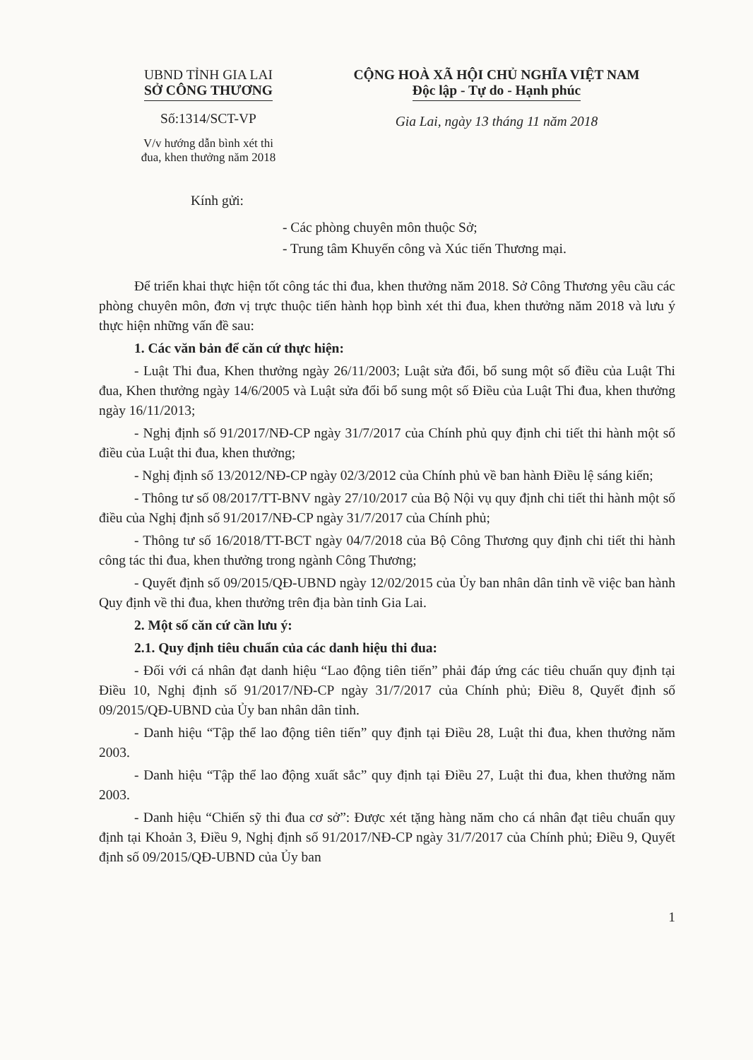UBND TỈNH GIA LAI
SỞ CÔNG THƯƠNG
Số:1314/SCT-VP
V/v hướng dẫn bình xét thi
đua, khen thưởng năm 2018
CỘNG HOÀ XÃ HỘI CHỦ NGHĨA VIỆT NAM
Độc lập - Tự do - Hạnh phúc
Gia Lai, ngày 13 tháng 11 năm 2018
Kính gửi:
- Các phòng chuyên môn thuộc Sở;
- Trung tâm Khuyến công và Xúc tiến Thương mại.
Để triển khai thực hiện tốt công tác thi đua, khen thưởng năm 2018. Sở Công Thương yêu cầu các phòng chuyên môn, đơn vị trực thuộc tiến hành họp bình xét thi đua, khen thưởng năm 2018 và lưu ý thực hiện những vấn đề sau:
1. Các văn bản để căn cứ thực hiện:
- Luật Thi đua, Khen thưởng ngày 26/11/2003; Luật sửa đổi, bổ sung một số điều của Luật Thi đua, Khen thưởng ngày 14/6/2005 và Luật sửa đổi bổ sung một số Điều của Luật Thi đua, khen thưởng ngày 16/11/2013;
- Nghị định số 91/2017/NĐ-CP ngày 31/7/2017 của Chính phủ quy định chi tiết thi hành một số điều của Luật thi đua, khen thưởng;
- Nghị định số 13/2012/NĐ-CP ngày 02/3/2012 của Chính phủ về ban hành Điều lệ sáng kiến;
- Thông tư số 08/2017/TT-BNV ngày 27/10/2017 của Bộ Nội vụ quy định chi tiết thi hành một số điều của Nghị định số 91/2017/NĐ-CP ngày 31/7/2017 của Chính phủ;
- Thông tư số 16/2018/TT-BCT ngày 04/7/2018 của Bộ Công Thương quy định chi tiết thi hành công tác thi đua, khen thưởng trong ngành Công Thương;
- Quyết định số 09/2015/QĐ-UBND ngày 12/02/2015 của Ủy ban nhân dân tỉnh về việc ban hành Quy định về thi đua, khen thưởng trên địa bàn tỉnh Gia Lai.
2. Một số căn cứ cần lưu ý:
2.1. Quy định tiêu chuẩn của các danh hiệu thi đua:
- Đối với cá nhân đạt danh hiệu “Lao động tiên tiến” phải đáp ứng các tiêu chuẩn quy định tại Điều 10, Nghị định số 91/2017/NĐ-CP ngày 31/7/2017 của Chính phủ; Điều 8, Quyết định số 09/2015/QĐ-UBND của Ủy ban nhân dân tỉnh.
- Danh hiệu “Tập thể lao động tiên tiến” quy định tại Điều 28, Luật thi đua, khen thưởng năm 2003.
- Danh hiệu “Tập thể lao động xuất sắc” quy định tại Điều 27, Luật thi đua, khen thưởng năm 2003.
- Danh hiệu “Chiến sỹ thi đua cơ sở”: Được xét tặng hàng năm cho cá nhân đạt tiêu chuẩn quy định tại Khoản 3, Điều 9, Nghị định số 91/2017/NĐ-CP ngày 31/7/2017 của Chính phủ; Điều 9, Quyết định số 09/2015/QĐ-UBND của Ủy ban
1